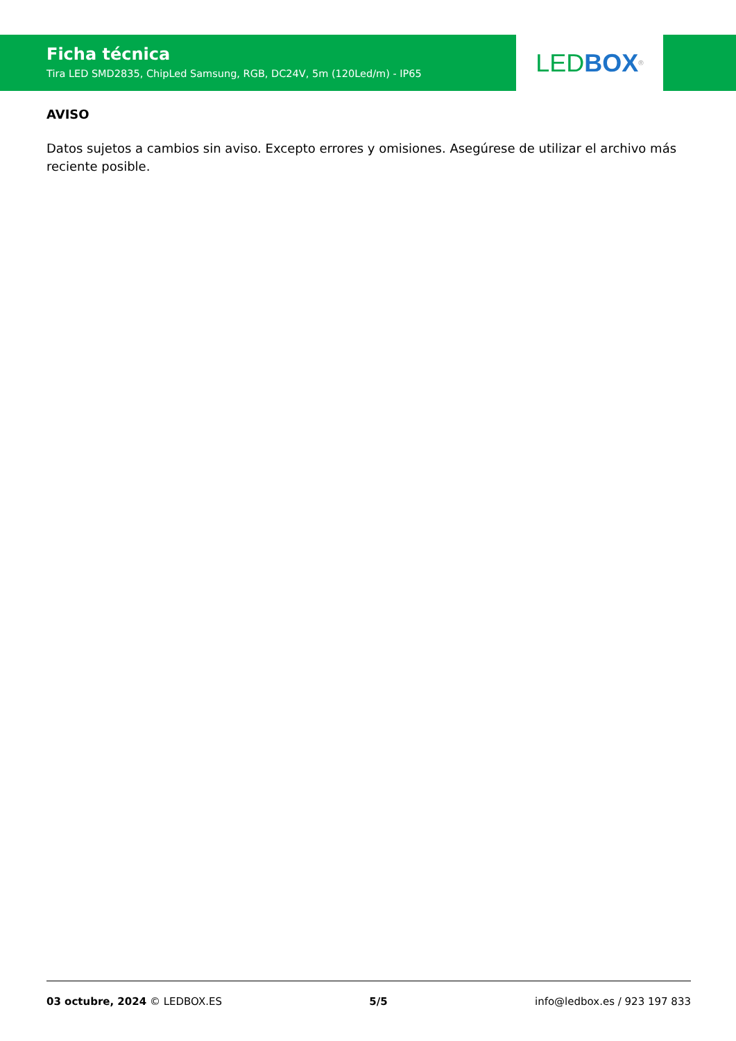Ficha técnica
Tira LED SMD2835, ChipLed Samsung, RGB, DC24V, 5m (120Led/m) - IP65
LED BOX<sup>®</sup>
AVISO
Datos sujetos a cambios sin aviso. Excepto errores y omisiones. Asegúrese de utilizar el archivo más reciente posible.
03 octubre, 2024 © LEDBOX.ES 5/5 info@ledbox.es / 923 197 833